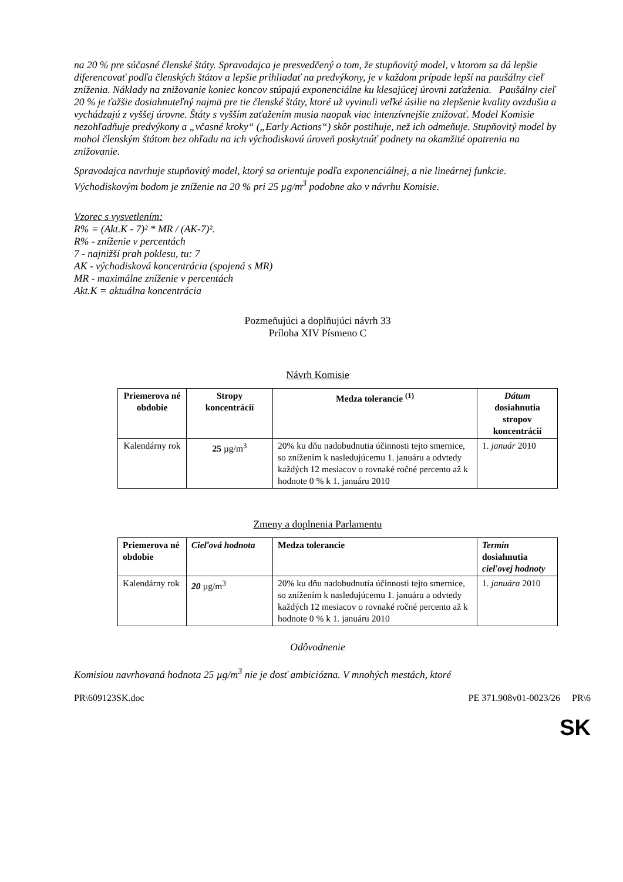na 20 % pre súčasné členské štáty. Spravodajca je presvedčený o tom, že stupňovitý model, v ktorom sa dá lepšie diferencovať podľa členských štátov a lepšie prihliadať na predvýkony, je v každom prípade lepší na paušálny cieľ zníženia. Náklady na znižovanie koniec koncov stúpajú exponenciálne ku klesajúcej úrovni zaťaženia. Paušálny cieľ 20 % je ťažšie dosiahnuteľný najmä pre tie členské štáty, ktoré už vyvinuli veľké úsilie na zlepšenie kvality ovzdušia a vychádzajú z vyššej úrovne. Štáty s vyšším zaťažením musia naopak viac intenzívnejšie znižovať. Model Komisie nezohľadňuje predvýkony a „včasné kroky“ („Early Actions“) skôr postihuje, než ich odmeňuje. Stupňovitý model by mohol členským štátom bez ohľadu na ich východiskovú úroveň poskytnúť podnety na okamžité opatrenia na znižovanie.
Spravodajca navrhuje stupňovitý model, ktorý sa orientuje podľa exponenciálnej, a nie lineárnej funkcie. Východiskovým bodom je zníženie na 20 % pri 25 µg/m<sup>3</sup> podobne ako v návrhu Komisie.
Vzorec s vysvetlením:
R% = (Akt.K - 7)² * MR / (AK-7)².
R% - zníženie v percentách
7 - najnižší prah poklesu, tu: 7
AK - východisková koncentrácia (spojená s MR)
MR - maximálne zníženie v percentách
Akt.K = aktuálna koncentrácia
Pozmeňujúci a doplňujúci návrh 33
Príloha XIV Písmeno C
Návrh Komisie
| Priemerova né obdobie | Stropy koncentrácií | Medza tolerancie <sup>(1)</sup> | Dátum dosiahnutia stropov koncentrácií |
| --- | --- | --- | --- |
| Kalendárny rok | 25 µg/m<sup>3</sup> | 20% ku dňu nadobudnutia účinnosti tejto smernice, so znížením k nasledujúcemu 1. januáru a odvtedy každých 12 mesiacov o rovnaké ročné percento až k hodnote 0 % k 1. januáru 2010 | 1. január 2010 |
Zmeny a doplnenia Parlamentu
| Priemerova né obdobie | Cieľová hodnota | Medza tolerancie | Termín dosiahnutia cieľovej hodnoty |
| --- | --- | --- | --- |
| Kalendárny rok | 20 µg/m<sup>3</sup> | 20% ku dňu nadobudnutia účinnosti tejto smernice, so znížením k nasledujúcemu 1. januáru a odvtedy každých 12 mesiacov o rovnaké ročné percento až k hodnote 0 % k 1. januáru 2010 | 1. januára 2010 |
Odôvodnenie
Komisiou navrhovaná hodnota 25 µg/m<sup>3</sup> nie je dosť ambiciózna. V mnohých mestách, ktoré
PR\609123SK.doc PE 371.908v01-0023/26 PR\6
SK